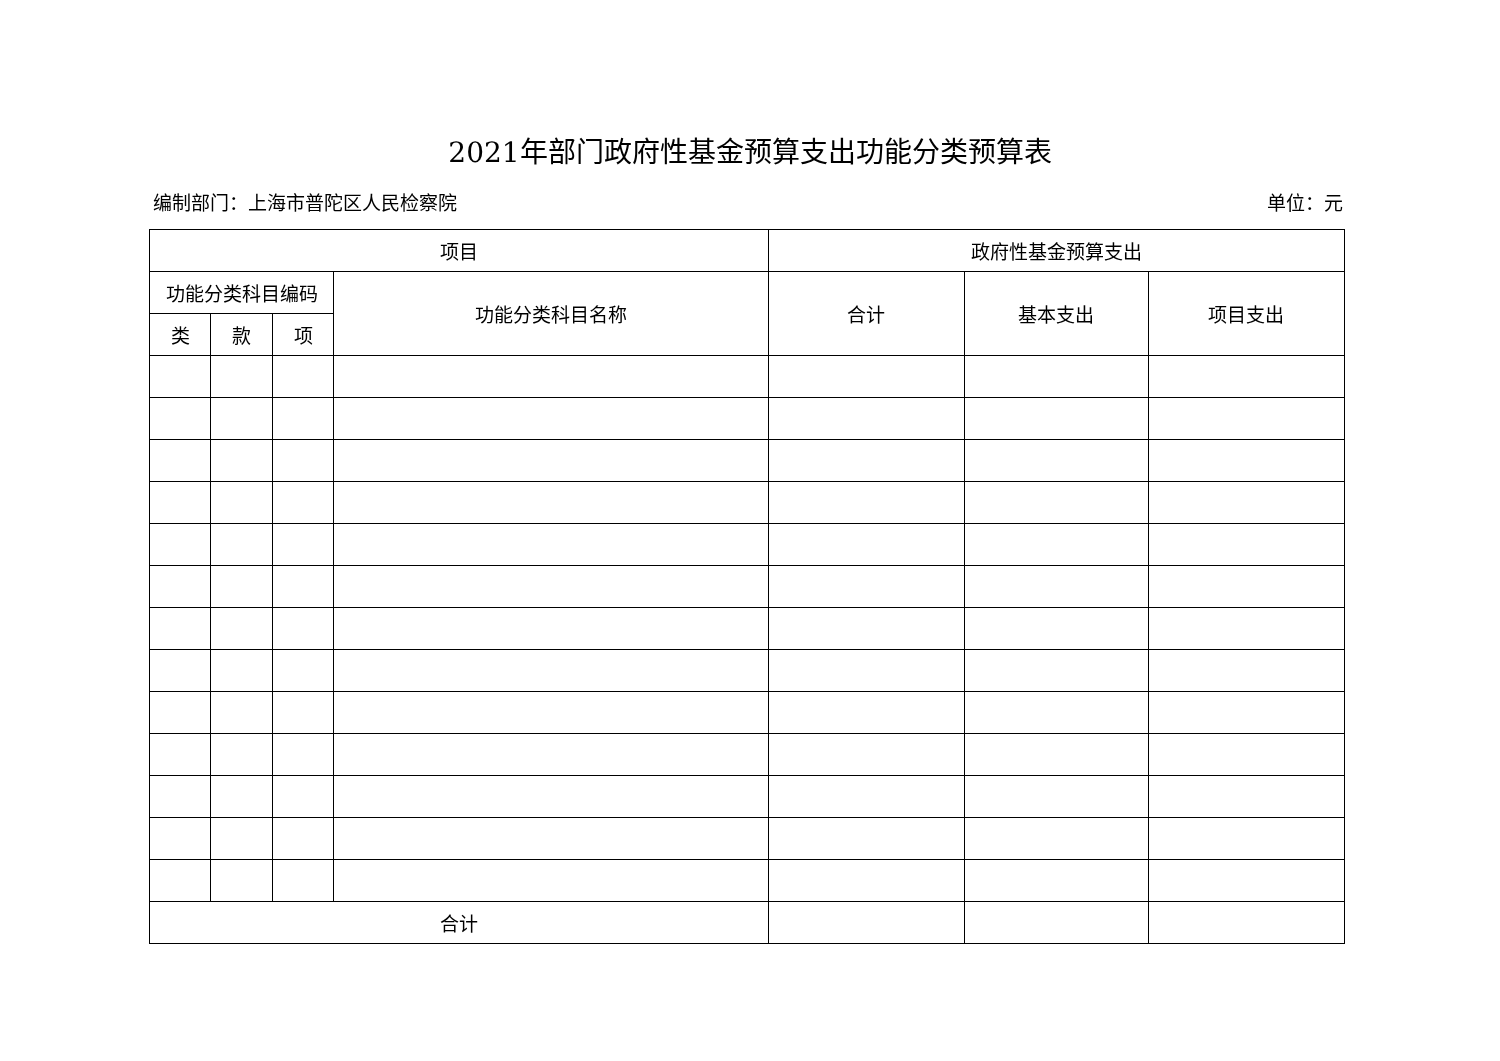2021年部门政府性基金预算支出功能分类预算表
编制部门：上海市普陀区人民检察院 单位：元
| 项目 | | | | 政府性基金预算支出 | | |
| --- | --- | --- | --- | --- | --- | --- |
| 功能分类科目编码 | | | 功能分类科目名称 | 合计 | 基本支出 | 项目支出 |
| 类 | 款 | 项 | | | | |
| 合计 | | | | | | |